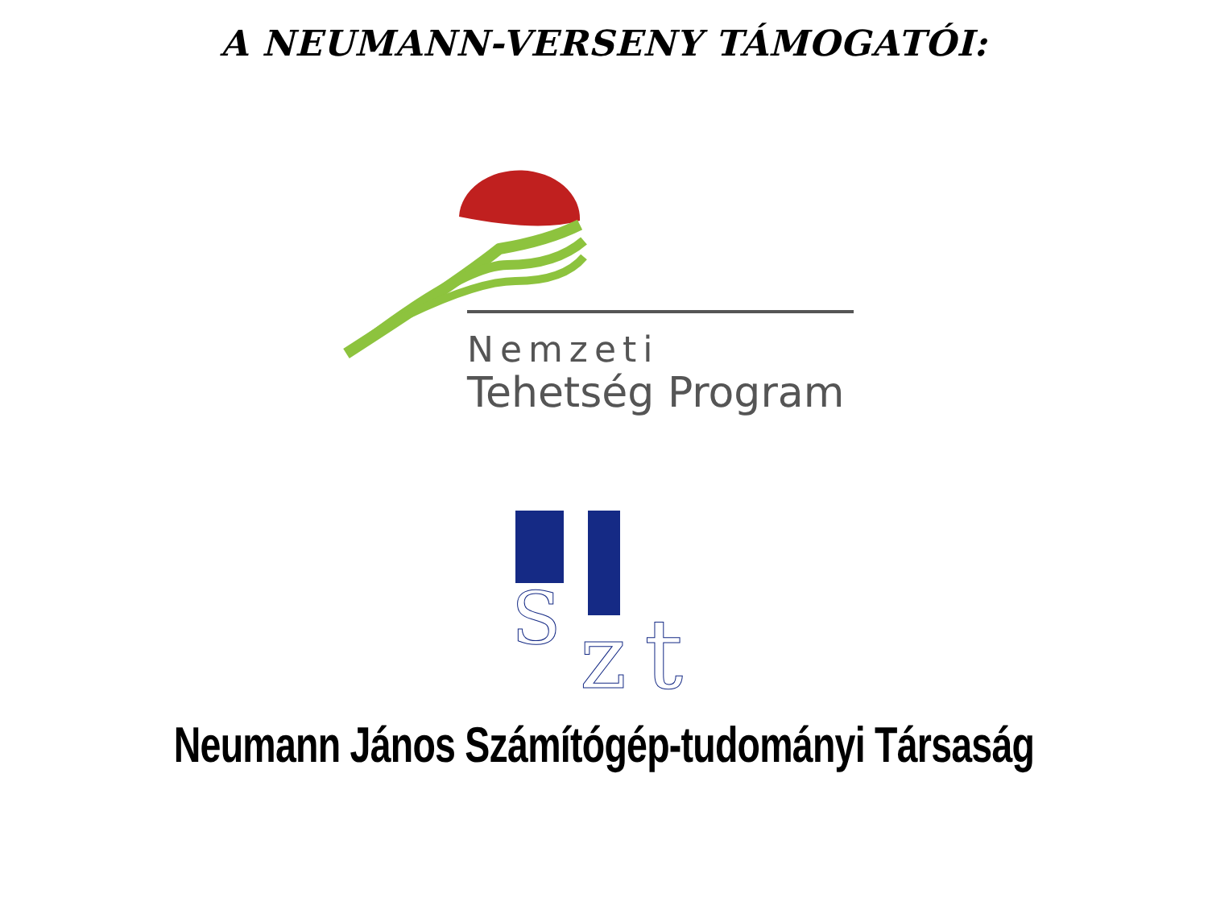A NEUMANN-VERSENY TÁMOGATÓI:
Nemzeti
Tehetség Program
S
z
t
Neumann János Számítógép-tudományi Társaság